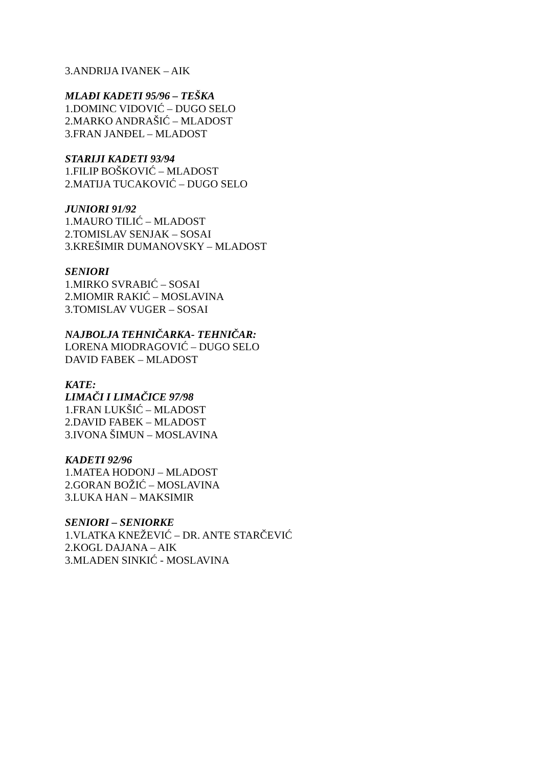3.ANDRIJA IVANEK – AIK
MLAĐI KADETI 95/96 – TEŠKA
1.DOMINC VIDOVIĆ – DUGO SELO
2.MARKO ANDRAŠIĆ – MLADOST
3.FRAN JANĐEL – MLADOST
STARIJI KADETI 93/94
1.FILIP BOŠKOVIĆ – MLADOST
2.MATIJA TUCAKOVIĆ – DUGO SELO
JUNIORI 91/92
1.MAURO TILIĆ – MLADOST
2.TOMISLAV SENJAK – SOSAI
3.KREŠIMIR DUMANOVSKY – MLADOST
SENIORI
1.MIRKO SVRABIĆ – SOSAI
2.MIOMIR RAKIĆ – MOSLAVINA
3.TOMISLAV VUGER – SOSAI
NAJBOLJA TEHNIČARKA- TEHNIČAR:
LORENA MIODRAGOVIĆ – DUGO SELO
DAVID FABEK – MLADOST
KATE:
LIMAČI I LIMAČICE 97/98
1.FRAN LUKŠIĆ – MLADOST
2.DAVID FABEK – MLADOST
3.IVONA ŠIMUN – MOSLAVINA
KADETI 92/96
1.MATEA HODONJ – MLADOST
2.GORAN BOŽIĆ – MOSLAVINA
3.LUKA HAN – MAKSIMIR
SENIORI – SENIORKE
1.VLATKA KNEŽEVIĆ – DR. ANTE STARČEVIĆ
2.KOGL DAJANA – AIK
3.MLADEN SINKIĆ - MOSLAVINA